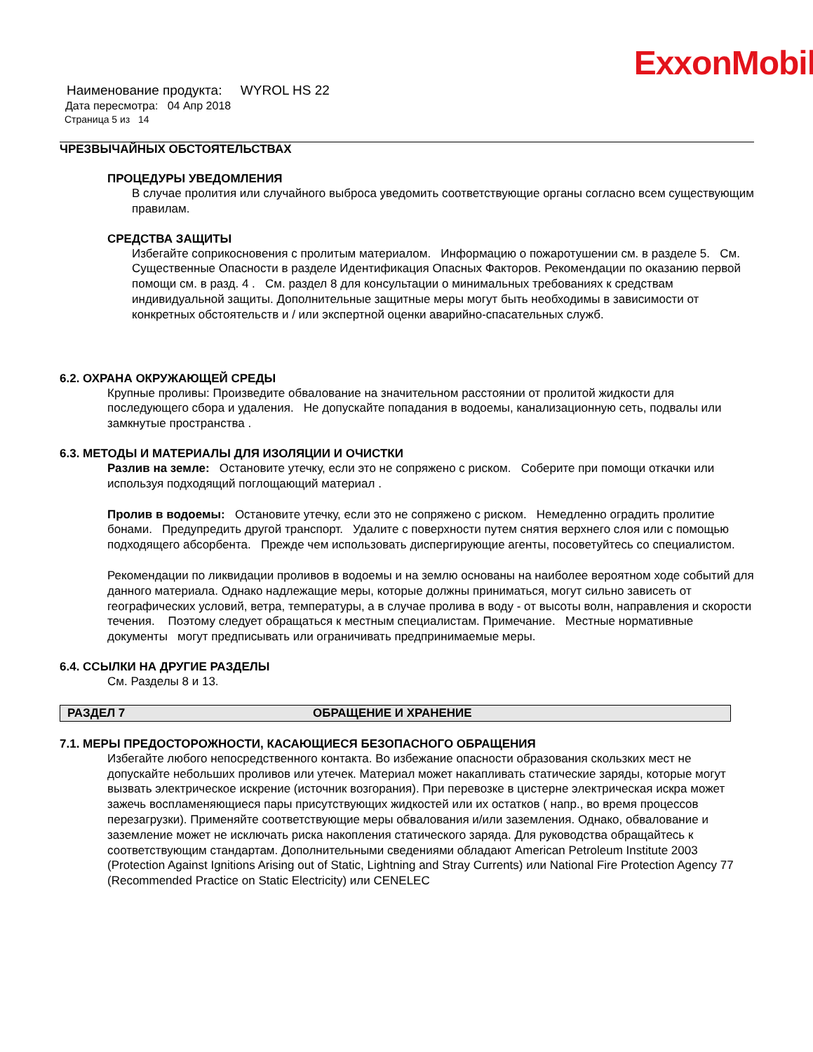ExxonMobil
Наименование продукта: WYROL HS 22
Дата пересмотра: 04 Апр 2018
Страница 5 из 14
ЧРЕЗВЫЧАЙНЫХ ОБСТОЯТЕЛЬСТВАХ
ПРОЦЕДУРЫ УВЕДОМЛЕНИЯ
В случае пролития или случайного выброса уведомить соответствующие органы согласно всем существующим правилам.
СРЕДСТВА ЗАЩИТЫ
Избегайте соприкосновения с пролитым материалом. Информацию о пожаротушении см. в разделе 5. См. Существенные Опасности в разделе Идентификация Опасных Факторов. Рекомендации по оказанию первой помощи см. в разд. 4 . См. раздел 8 для консультации о минимальных требованиях к средствам индивидуальной защиты. Дополнительные защитные меры могут быть необходимы в зависимости от конкретных обстоятельств и / или экспертной оценки аварийно-спасательных служб.
6.2. ОХРАНА ОКРУЖАЮЩЕЙ СРЕДЫ
Крупные проливы: Произведите обвалование на значительном расстоянии от пролитой жидкости для последующего сбора и удаления. Не допускайте попадания в водоемы, канализационную сеть, подвалы или замкнутые пространства .
6.3. МЕТОДЫ И МАТЕРИАЛЫ ДЛЯ ИЗОЛЯЦИИ И ОЧИСТКИ
Разлив на земле: Остановите утечку, если это не сопряжено с риском. Соберите при помощи откачки или используя подходящий поглощающий материал .
Пролив в водоемы: Остановите утечку, если это не сопряжено с риском. Немедленно оградить пролитие бонами. Предупредить другой транспорт. Удалите с поверхности путем снятия верхнего слоя или с помощью подходящего абсорбента. Прежде чем использовать диспергирующие агенты, посоветуйтесь со специалистом.
Рекомендации по ликвидации проливов в водоемы и на землю основаны на наиболее вероятном ходе событий для данного материала. Однако надлежащие меры, которые должны приниматься, могут сильно зависеть от географических условий, ветра, температуры, а в случае пролива в воду - от высоты волн, направления и скорости течения. Поэтому следует обращаться к местным специалистам. Примечание. Местные нормативные документы могут предписывать или ограничивать предпринимаемые меры.
6.4. ССЫЛКИ НА ДРУГИЕ РАЗДЕЛЫ
См. Разделы 8 и 13.
РАЗДЕЛ 7 ОБРАЩЕНИЕ И ХРАНЕНИЕ
7.1. МЕРЫ ПРЕДОСТОРОЖНОСТИ, КАСАЮЩИЕСЯ БЕЗОПАСНОГО ОБРАЩЕНИЯ
Избегайте любого непосредственного контакта. Во избежание опасности образования скользких мест не допускайте небольших проливов или утечек. Материал может накапливать статические заряды, которые могут вызвать электрическое искрение (источник возгорания). При перевозке в цистерне электрическая искра может зажечь воспламеняющиеся пары присутствующих жидкостей или их остатков ( напр., во время процессов перезагрузки). Применяйте соответствующие меры обвалования и/или заземления. Однако, обвалование и заземление может не исключать риска накопления статического заряда. Для руководства обращайтесь к соответствующим стандартам. Дополнительными сведениями обладают American Petroleum Institute 2003 (Protection Against Ignitions Arising out of Static, Lightning and Stray Currents) или National Fire Protection Agency 77 (Recommended Practice on Static Electricity) или CENELEC